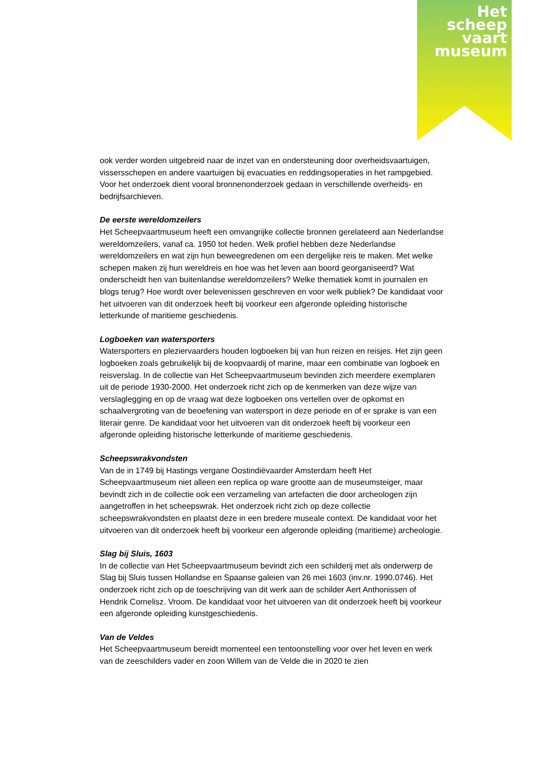Het
scheep
vaart
museum
ook verder worden uitgebreid naar de inzet van en ondersteuning door overheidsvaartuigen, vissersschepen en andere vaartuigen bij evacuaties en reddingsoperaties in het rampgebied. Voor het onderzoek dient vooral bronnenonderzoek gedaan in verschillende overheids- en bedrijfsarchieven.
De eerste wereldomzeilers
Het Scheepvaartmuseum heeft een omvangrijke collectie bronnen gerelateerd aan Nederlandse wereldomzeilers, vanaf ca. 1950 tot heden. Welk profiel hebben deze Nederlandse wereldomzeilers en wat zijn hun beweegredenen om een dergelijke reis te maken. Met welke schepen maken zij hun wereldreis en hoe was het leven aan boord georganiseerd? Wat onderscheidt hen van buitenlandse wereldomzeilers? Welke thematiek komt in journalen en blogs terug? Hoe wordt over belevenissen geschreven en voor welk publiek? De kandidaat voor het uitvoeren van dit onderzoek heeft bij voorkeur een afgeronde opleiding historische letterkunde of maritieme geschiedenis.
Logboeken van watersporters
Watersporters en pleziervaarders houden logboeken bij van hun reizen en reisjes. Het zijn geen logboeken zoals gebruikelijk bij de koopvaardij of marine, maar een combinatie van logboek en reisverslag. In de collectie van Het Scheepvaartmuseum bevinden zich meerdere exemplaren uit de periode 1930-2000. Het onderzoek richt zich op de kenmerken van deze wijze van verslaglegging en op de vraag wat deze logboeken ons vertellen over de opkomst en schaalvergroting van de beoefening van watersport in deze periode en of er sprake is van een literair genre. De kandidaat voor het uitvoeren van dit onderzoek heeft bij voorkeur een afgeronde opleiding historische letterkunde of maritieme geschiedenis.
Scheepswrakvondsten
Van de in 1749 bij Hastings vergane Oostindiëvaarder Amsterdam heeft Het Scheepvaartmuseum niet alleen een replica op ware grootte aan de museumsteiger, maar bevindt zich in de collectie ook een verzameling van artefacten die door archeologen zijn aangetroffen in het scheepswrak. Het onderzoek richt zich op deze collectie scheepswrakvondsten en plaatst deze in een bredere museale context. De kandidaat voor het uitvoeren van dit onderzoek heeft bij voorkeur een afgeronde opleiding (maritieme) archeologie.
Slag bij Sluis, 1603
In de collectie van Het Scheepvaartmuseum bevindt zich een schilderij met als onderwerp de Slag bij Sluis tussen Hollandse en Spaanse galeien van 26 mei 1603 (inv.nr. 1990.0746). Het onderzoek richt zich op de toeschrijving van dit werk aan de schilder Aert Anthonissen of Hendrik Cornelisz. Vroom. De kandidaat voor het uitvoeren van dit onderzoek heeft bij voorkeur een afgeronde opleiding kunstgeschiedenis.
Van de Veldes
Het Scheepvaartmuseum bereidt momenteel een tentoonstelling voor over het leven en werk van de zeeschilders vader en zoon Willem van de Velde die in 2020 te zien